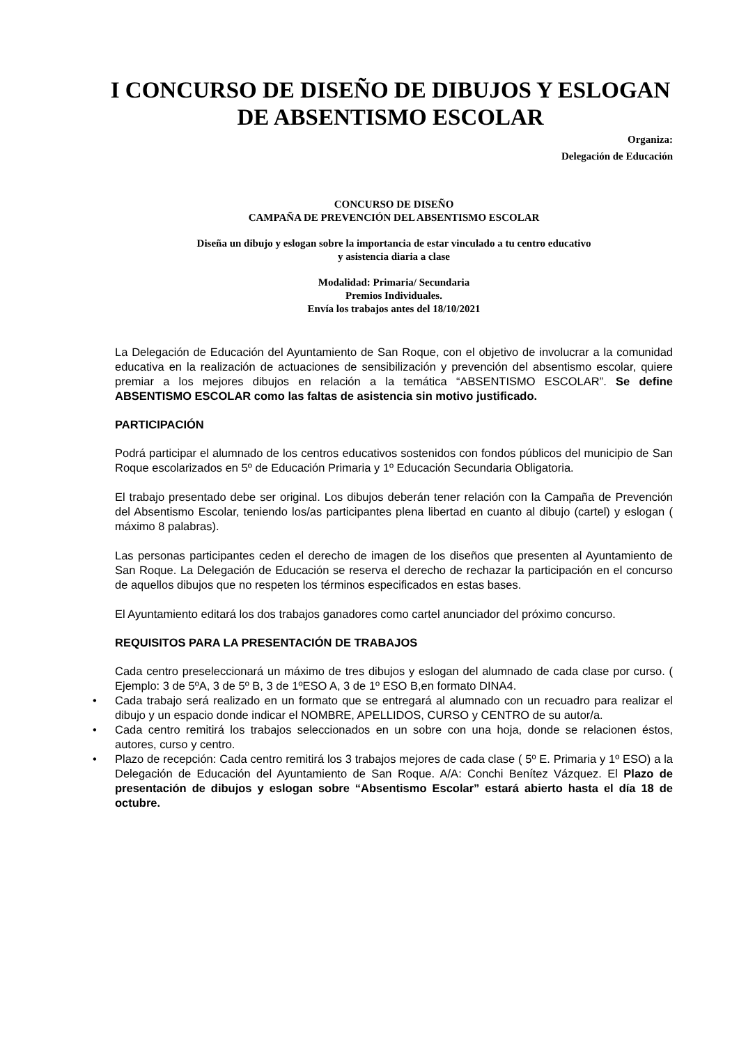I CONCURSO DE DISEÑO DE DIBUJOS Y ESLOGAN DE ABSENTISMO ESCOLAR
Organiza:
Delegación de Educación
CONCURSO DE DISEÑO
CAMPAÑA DE PREVENCIÓN DEL ABSENTISMO ESCOLAR
Diseña un dibujo y eslogan sobre la importancia de estar vinculado a tu centro educativo
y asistencia diaria a clase
Modalidad: Primaria/ Secundaria
Premios Individuales.
Envía los trabajos antes del 18/10/2021
La Delegación de Educación del Ayuntamiento de San Roque, con el objetivo de involucrar a la comunidad educativa en la realización de actuaciones de sensibilización y prevención del absentismo escolar, quiere premiar a los mejores dibujos en relación a la temática “ABSENTISMO ESCOLAR”. Se define ABSENTISMO ESCOLAR como las faltas de asistencia sin motivo justificado.
PARTICIPACIÓN
Podrá participar el alumnado de los centros educativos sostenidos con fondos públicos del municipio de San Roque escolarizados en 5º de Educación Primaria y 1º Educación Secundaria Obligatoria.
El trabajo presentado debe ser original. Los dibujos deberán tener relación con la Campaña de Prevención del Absentismo Escolar, teniendo los/as participantes plena libertad en cuanto al dibujo (cartel) y eslogan ( máximo 8 palabras).
Las personas participantes ceden el derecho de imagen de los diseños que presenten al Ayuntamiento de San Roque. La Delegación de Educación se reserva el derecho de rechazar la participación en el concurso de aquellos dibujos que no respeten los términos especificados en estas bases.
El Ayuntamiento editará los dos trabajos ganadores como cartel anunciador del próximo concurso.
REQUISITOS PARA LA PRESENTACIÓN DE TRABAJOS
Cada centro preseleccionará un máximo de tres dibujos y eslogan del alumnado de cada clase por curso. ( Ejemplo: 3 de 5ºA, 3 de 5º B, 3 de 1ºESO A, 3 de 1º ESO B,en formato DINA4.
• Cada trabajo será realizado en un formato que se entregará al alumnado con un recuadro para realizar el dibujo y un espacio donde indicar el NOMBRE, APELLIDOS, CURSO y CENTRO de su autor/a.
• Cada centro remitirá los trabajos seleccionados en un sobre con una hoja, donde se relacionen éstos, autores, curso y centro.
• Plazo de recepción: Cada centro remitirá los 3 trabajos mejores de cada clase ( 5º E. Primaria y 1º ESO) a la Delegación de Educación del Ayuntamiento de San Roque. A/A: Conchi Benítez Vázquez. El Plazo de presentación de dibujos y eslogan sobre “Absentismo Escolar” estará abierto hasta el día 18 de octubre.